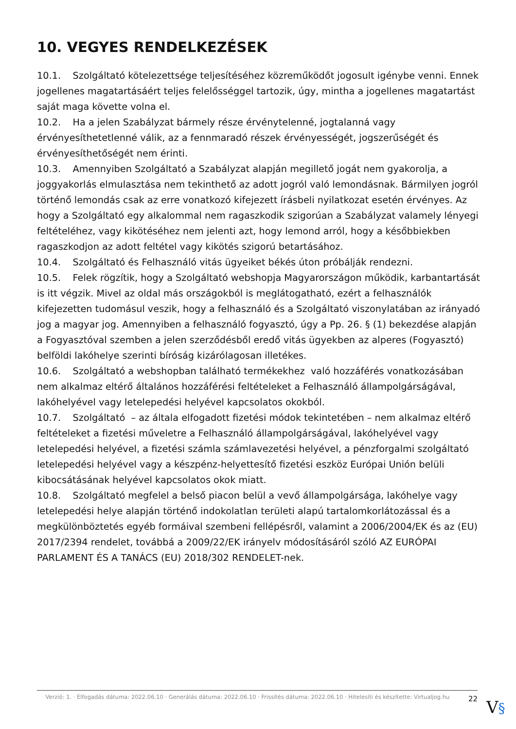10. VEGYES RENDELKEZÉSEK
10.1. Szolgáltató kötelezettsége teljesítéséhez közreműködőt jogosult igénybe venni. Ennek jogellenes magatartásáért teljes felelősséggel tartozik, úgy, mintha a jogellenes magatartást saját maga követte volna el.
10.2. Ha a jelen Szabályzat bármely része érvénytelenné, jogtalanná vagy érvényesíthetetlenné válik, az a fennmaradó részek érvényességét, jogszerűségét és érvényesíthetőségét nem érinti.
10.3. Amennyiben Szolgáltató a Szabályzat alapján megillető jogát nem gyakorolja, a joggyakorlás elmulasztása nem tekinthető az adott jogról való lemondásnak. Bármilyen jogról történő lemondás csak az erre vonatkozó kifejezett írásbeli nyilatkozat esetén érvényes. Az hogy a Szolgáltató egy alkalommal nem ragaszkodik szigorúan a Szabályzat valamely lényegi feltételéhez, vagy kikötéséhez nem jelenti azt, hogy lemond arról, hogy a későbbiekben ragaszkodjon az adott feltétel vagy kikötés szigorú betartásához.
10.4. Szolgáltató és Felhasználó vitás ügyeiket békés úton próbálják rendezni.
10.5. Felek rögzítik, hogy a Szolgáltató webshopja Magyarországon működik, karbantartását is itt végzik. Mivel az oldal más országokból is meglátogatható, ezért a felhasználók kifejezetten tudomásul veszik, hogy a felhasználó és a Szolgáltató viszonylatában az irányadó jog a magyar jog. Amennyiben a felhasználó fogyasztó, úgy a Pp. 26. § (1) bekezdése alapján a Fogyasztóval szemben a jelen szerződésből eredő vitás ügyekben az alperes (Fogyasztó) belföldi lakóhelye szerinti bíróság kizárólagosan illetékes.
10.6. Szolgáltató a webshopban található termékekhez való hozzáférés vonatkozásában nem alkalmaz eltérő általános hozzáférési feltételeket a Felhasználó állampolgárságával, lakóhelyével vagy letelepedési helyével kapcsolatos okokból.
10.7. Szolgáltató – az általa elfogadott fizetési módok tekintetében – nem alkalmaz eltérő feltételeket a fizetési műveletre a Felhasználó állampolgárságával, lakóhelyével vagy letelepedési helyével, a fizetési számla számlavezetési helyével, a pénzforgalmi szolgáltató letelepedési helyével vagy a készpénz-helyettesítő fizetési eszköz Európai Unión belüli kibocsátásának helyével kapcsolatos okok miatt.
10.8. Szolgáltató megfelel a belső piacon belül a vevő állampolgársága, lakóhelye vagy letelepedési helye alapján történő indokolatlan területi alapú tartalomkorlátozással és a megkülönböztetés egyéb formáival szembeni fellépésről, valamint a 2006/2004/EK és az (EU) 2017/2394 rendelet, továbbá a 2009/22/EK irányelv módosításáról szóló AZ EURÓPAI PARLAMENT ÉS A TANÁCS (EU) 2018/302 RENDELET-nek.
Verzió: 1. · Elfogadás dátuma: 2022.06.10 · Generálás dátuma: 2022.06.10 · Frissítés dátuma: 2022.06.10 · Hitelesíti és készítette: Virtualjog.hu
22
V§